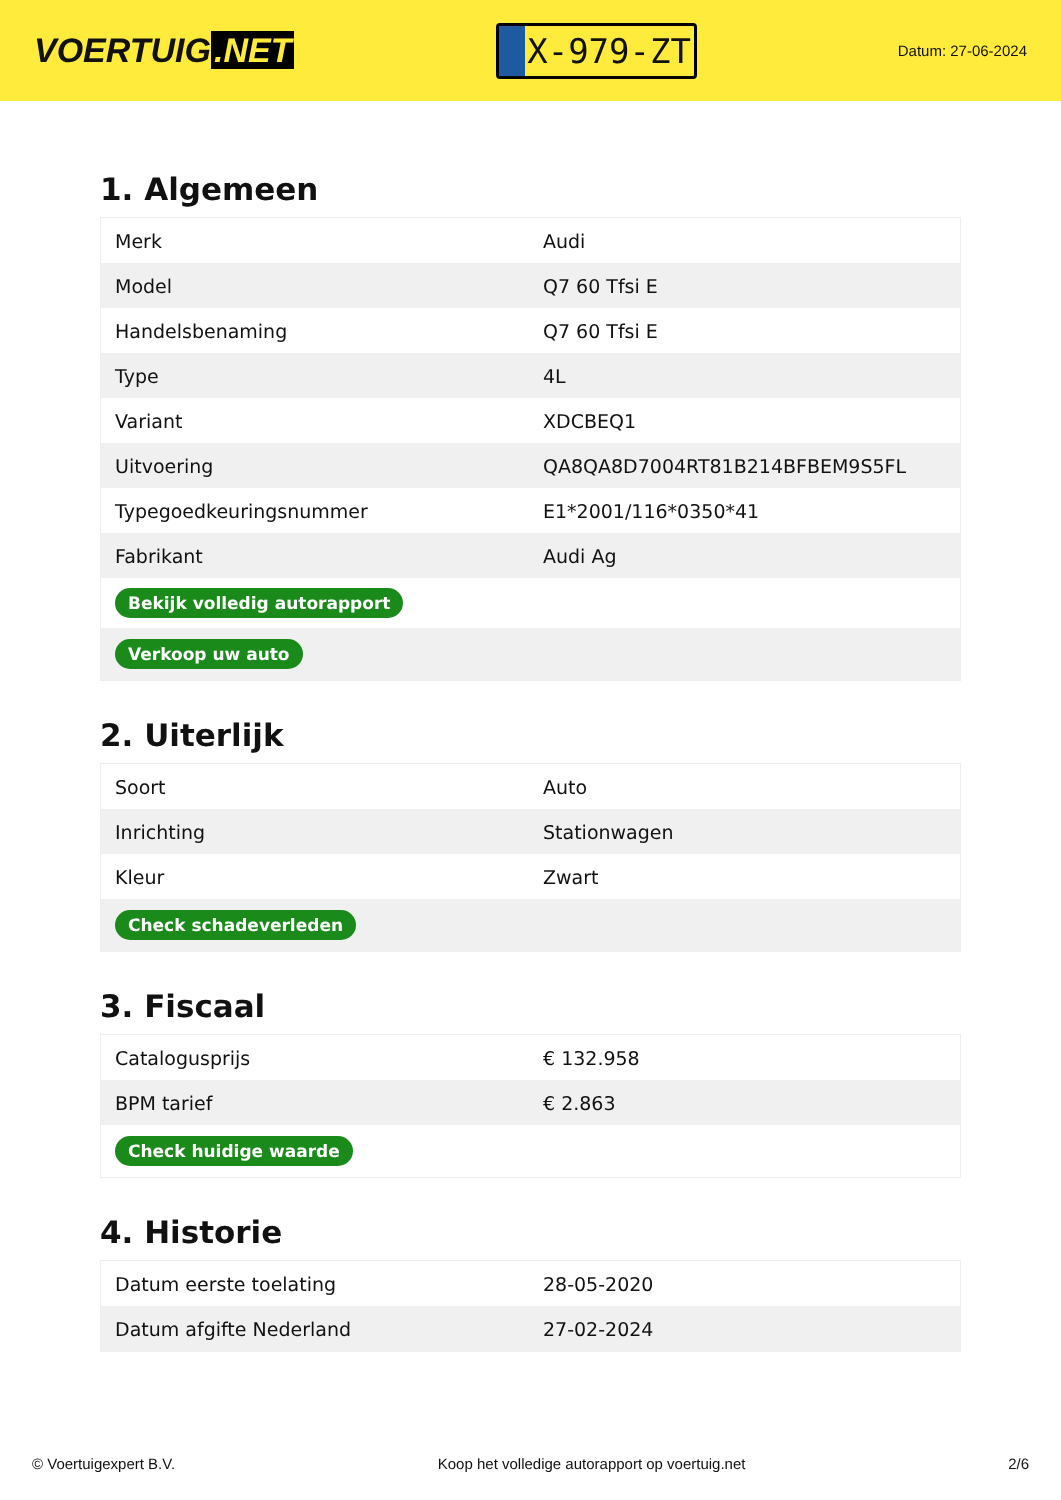VOERTUIG.NET
X-979-ZT
Datum: 27-06-2024
1. Algemeen
| Merk | Audi |
| Model | Q7 60 Tfsi E |
| Handelsbenaming | Q7 60 Tfsi E |
| Type | 4L |
| Variant | XDCBEQ1 |
| Uitvoering | QA8QA8D7004RT81B214BFBEM9S5FL |
| Typegoedkeuringsnummer | E1*2001/116*0350*41 |
| Fabrikant | Audi Ag |
| Bekijk volledig autorapport | |
| Verkoop uw auto | |
2. Uiterlijk
| Soort | Auto |
| Inrichting | Stationwagen |
| Kleur | Zwart |
| Check schadeverleden | |
3. Fiscaal
| Catalogusprijs | € 132.958 |
| BPM tarief | € 2.863 |
| Check huidige waarde | |
4. Historie
| Datum eerste toelating | 28-05-2020 |
| Datum afgifte Nederland | 27-02-2024 |
© Voertuigexpert B.V. Koop het volledige autorapport op voertuig.net 2/6